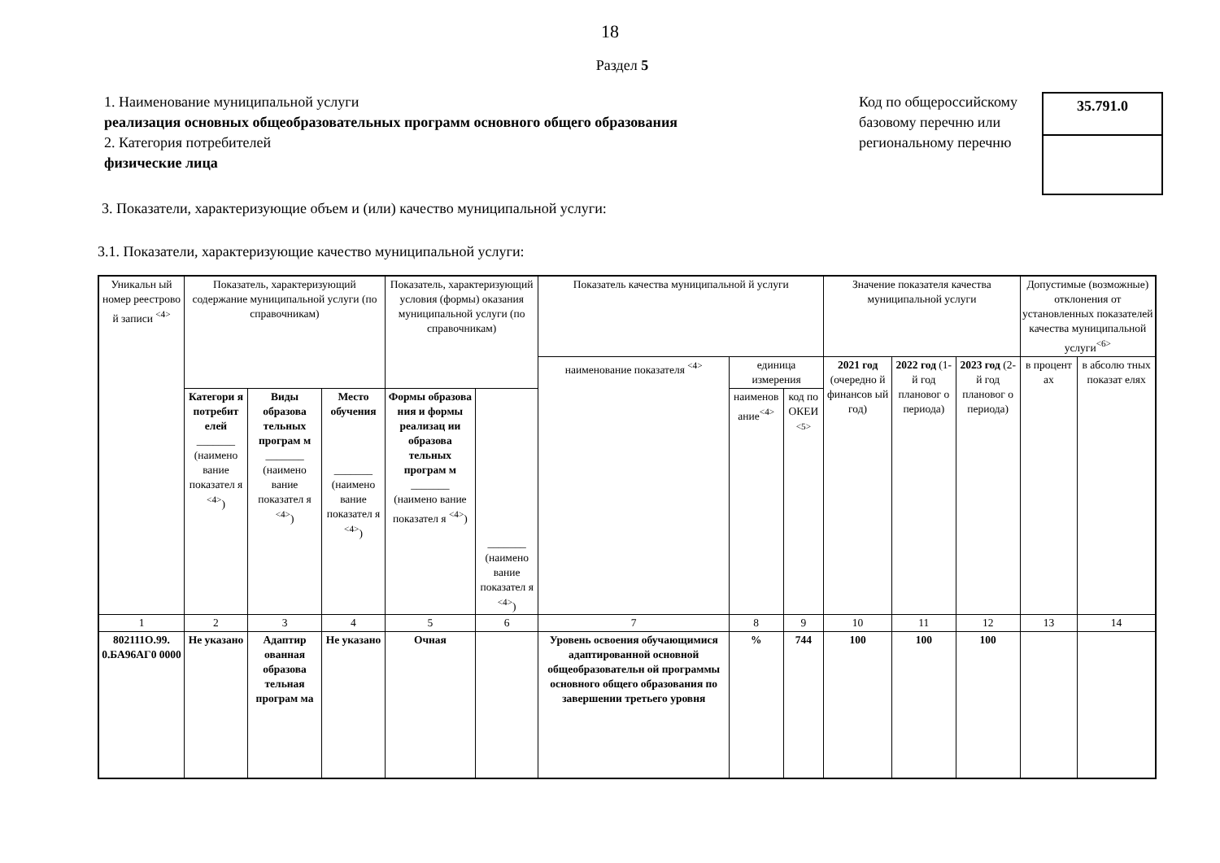18
Раздел 5
1. Наименование муниципальной услуги
реализация основных общеобразовательных программ основного общего образования
2. Категория потребителей
физические лица
Код по общероссийскому базовому перечню или региональному перечню
35.791.0
3. Показатели, характеризующие объем и (или) качество муниципальной услуги:
3.1. Показатели, характеризующие качество муниципальной услуги:
| Уникальн ый номер реестрово й записи <sup><4></sup> | Показатель, характеризующий содержание муниципальной услуги (по справочникам) | | | Показатель, характеризующий условия (формы) оказания муниципальной услуги (по справочникам) | | Показатель качества муниципальной й услуги | | | Значение показателя качества муниципальной услуги | | | Допустимые (возможные) отклонения от установленных показателей качества муниципальной услуги<sup><6></sup> | |
| --- | --- | --- | --- | --- | --- | --- | --- | --- | --- | --- | --- | --- | --- |
| | | | | | | наименование показателя <sup><4></sup> | единица измерения | | 2021 год (очередно й финансов ый год) | 2022 год (1-й год плановог о периода) | 2023 год (2-й год плановог о периода) | в процент ах | в абсолю тных показат елях |
| | Категори я потребит елей _______ (наимено вание показател я <sup><4></sup>) | Виды образова тельных програм м _______ (наимено вание показател я <sup><4></sup>) | Место обучения _______ (наимено вание показател я <sup><4></sup>) | Формы образова ния и формы реализац ии образова тельных програм м _______ (наимено вание показател я <sup><4></sup>) | _______ (наимено вание показател я <sup><4></sup>) | | наименов ание<sup><4></sup> | код по ОКЕИ <sup><5></sup> | | | | | |
| 1 | 2 | 3 | 4 | 5 | 6 | 7 | 8 | 9 | 10 | 11 | 12 | 13 | 14 |
| 802111О.99. 0.БА96АГ0 0000 | Не указано | Адаптир ованная образова тельная програм ма | Не указано | Очная | | Уровень освоения обучающимися адаптированной основной общеобразовательн ой программы основного общего образования по завершении третьего уровня | % | 744 | 100 | 100 | 100 | | |